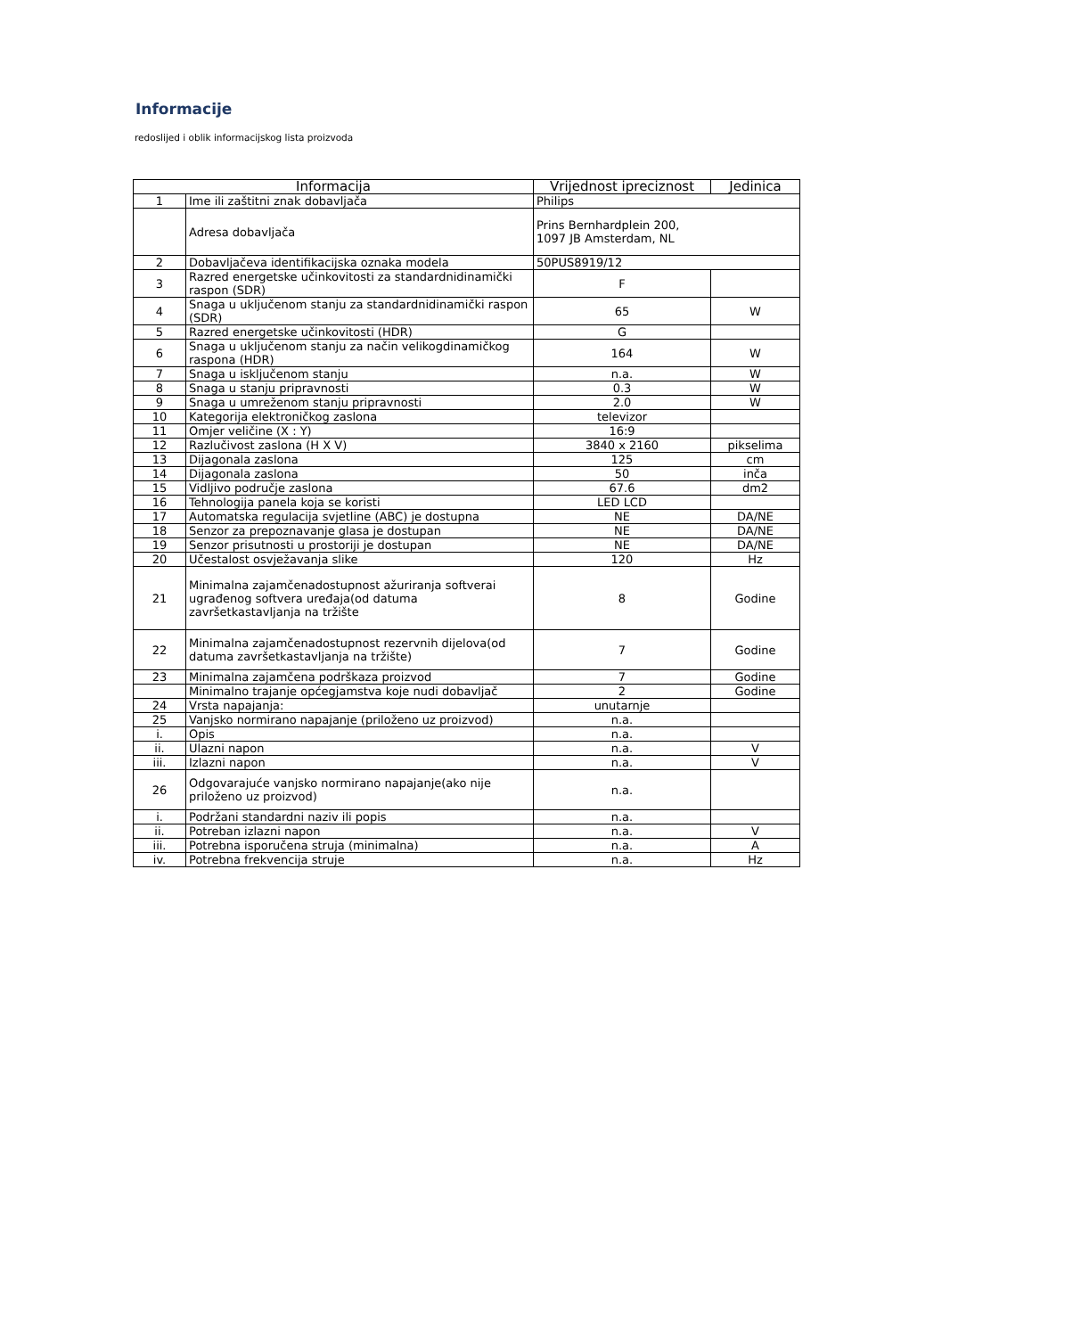Informacije
redoslijed i oblik informacijskog lista proizvoda
| Informacija | | Vrijednost ipreciznost | Jedinica |
| --- | --- | --- | --- |
| 1 | Ime ili zaštitni znak dobavljača | Philips | |
| | Adresa dobavljača | Prins Bernhardplein 200, 1097 JB Amsterdam, NL | |
| 2 | Dobavljačeva identifikacijska oznaka modela | 50PUS8919/12 | |
| 3 | Razred energetske učinkovitosti za standardnidinamički raspon (SDR) | F | |
| 4 | Snaga u uključenom stanju za standardnidinamički raspon (SDR) | 65 | W |
| 5 | Razred energetske učinkovitosti (HDR) | G | |
| 6 | Snaga u uključenom stanju za način velikogdinamičkog raspona (HDR) | 164 | W |
| 7 | Snaga u isključenom stanju | n.a. | W |
| 8 | Snaga u stanju pripravnosti | 0.3 | W |
| 9 | Snaga u umreženom stanju pripravnosti | 2.0 | W |
| 10 | Kategorija elektroničkog zaslona | televizor | |
| 11 | Omjer veličine (X : Y) | 16:9 | |
| 12 | Razlučivost zaslona (H X V) | 3840 x 2160 | pikselima |
| 13 | Dijagonala zaslona | 125 | cm |
| 14 | Dijagonala zaslona | 50 | inča |
| 15 | Vidljivo područje zaslona | 67.6 | dm2 |
| 16 | Tehnologija panela koja se koristi | LED LCD | |
| 17 | Automatska regulacija svjetline (ABC) je dostupna | NE | DA/NE |
| 18 | Senzor za prepoznavanje glasa je dostupan | NE | DA/NE |
| 19 | Senzor prisutnosti u prostoriji je dostupan | NE | DA/NE |
| 20 | Učestalost osvježavanja slike | 120 | Hz |
| 21 | Minimalna zajamčenadostupnost ažuriranja softverai ugrađenog softvera uređaja(od datuma završetkastavljanja na tržište | 8 | Godine |
| 22 | Minimalna zajamčenadostupnost rezervnih dijelova(od datuma završetkastavljanja na tržište) | 7 | Godine |
| 23 | Minimalna zajamčena podrškaza proizvod | 7 | Godine |
| | Minimalno trajanje općegjamstva koje nudi dobavljač | 2 | Godine |
| 24 | Vrsta napajanja: | unutarnje | |
| 25 | Vanjsko normirano napajanje (priloženo uz proizvod) | n.a. | |
| i. | Opis | n.a. | |
| ii. | Ulazni napon | n.a. | V |
| iii. | Izlazni napon | n.a. | V |
| 26 | Odgovarajuće vanjsko normirano napajanje(ako nije priloženo uz proizvod) | n.a. | |
| i. | Podržani standardni naziv ili popis | n.a. | |
| ii. | Potreban izlazni napon | n.a. | V |
| iii. | Potrebna isporučena struja (minimalna) | n.a. | A |
| iv. | Potrebna frekvencija struje | n.a. | Hz |